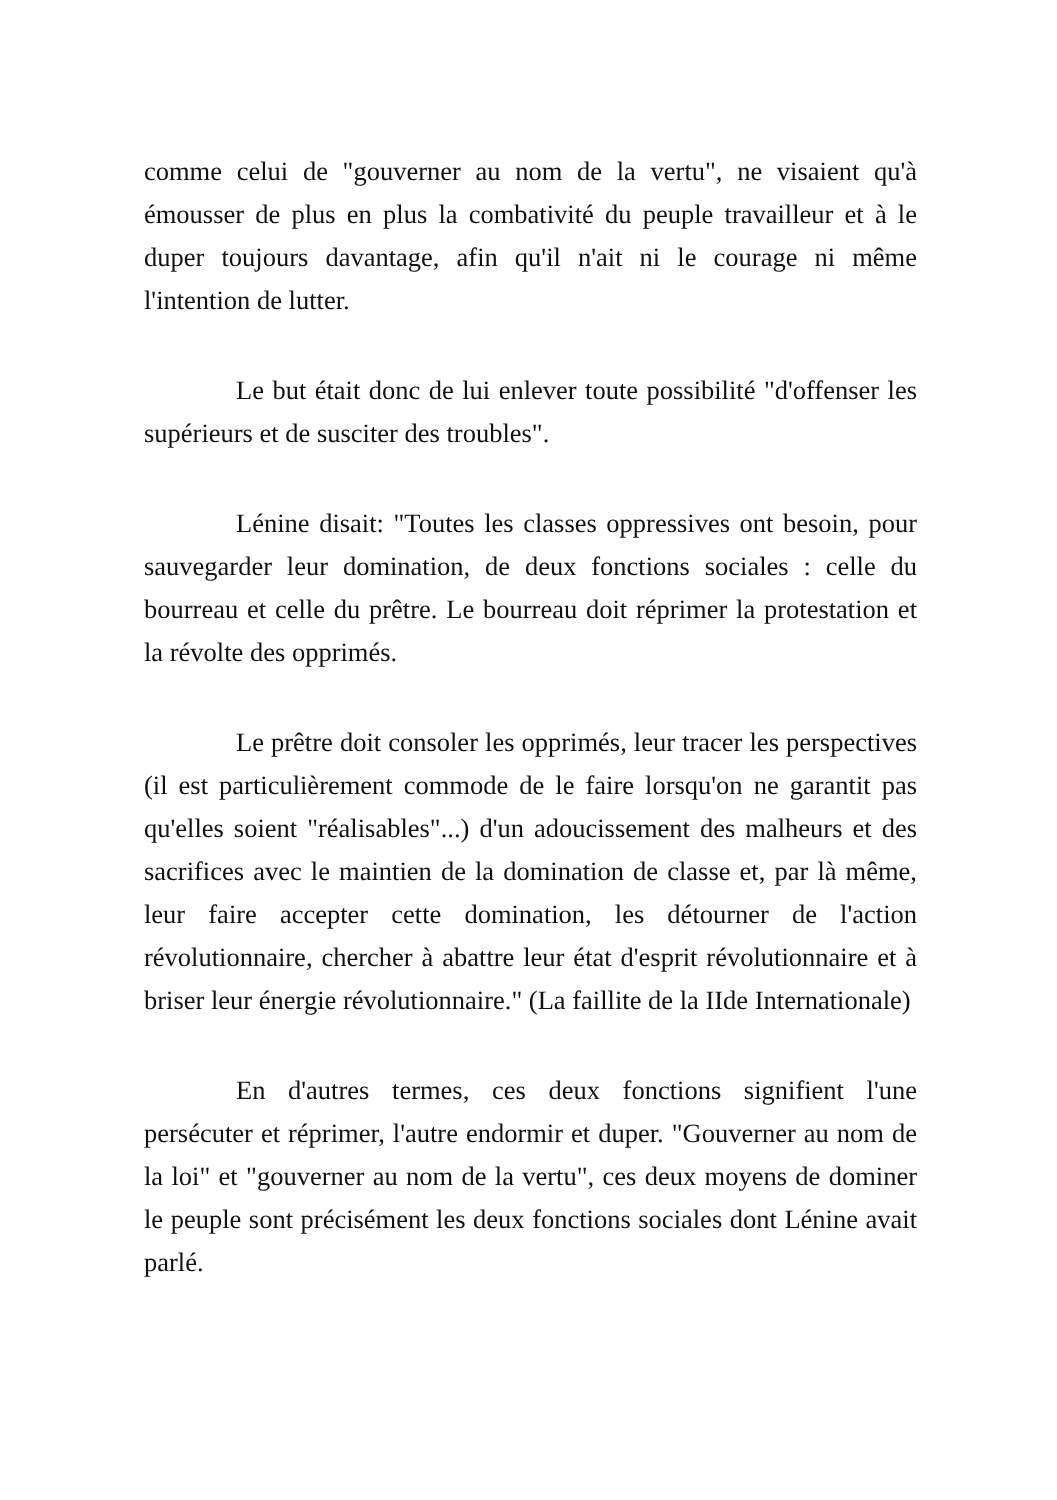comme celui de "gouverner au nom de la vertu", ne visaient qu'à émousser de plus en plus la combativité du peuple travailleur et à le duper toujours davantage, afin qu'il n'ait ni le courage ni même l'intention de lutter.
Le but était donc de lui enlever toute possibilité "d'offenser les supérieurs et de susciter des troubles".
Lénine disait: "Toutes les classes oppressives ont besoin, pour sauvegarder leur domination, de deux fonctions sociales : celle du bourreau et celle du prêtre. Le bourreau doit réprimer la protestation et la révolte des opprimés.
Le prêtre doit consoler les opprimés, leur tracer les perspectives (il est particulièrement commode de le faire lorsqu'on ne garantit pas qu'elles soient "réalisables"...) d'un adoucissement des malheurs et des sacrifices avec le maintien de la domination de classe et, par là même, leur faire accepter cette domination, les détourner de l'action révolutionnaire, chercher à abattre leur état d'esprit révolutionnaire et à briser leur énergie révolutionnaire." (La faillite de la IIde Internationale)
En d'autres termes, ces deux fonctions signifient l'une persécuter et réprimer, l'autre endormir et duper. "Gouverner au nom de la loi" et "gouverner au nom de la vertu", ces deux moyens de dominer le peuple sont précisément les deux fonctions sociales dont Lénine avait parlé.